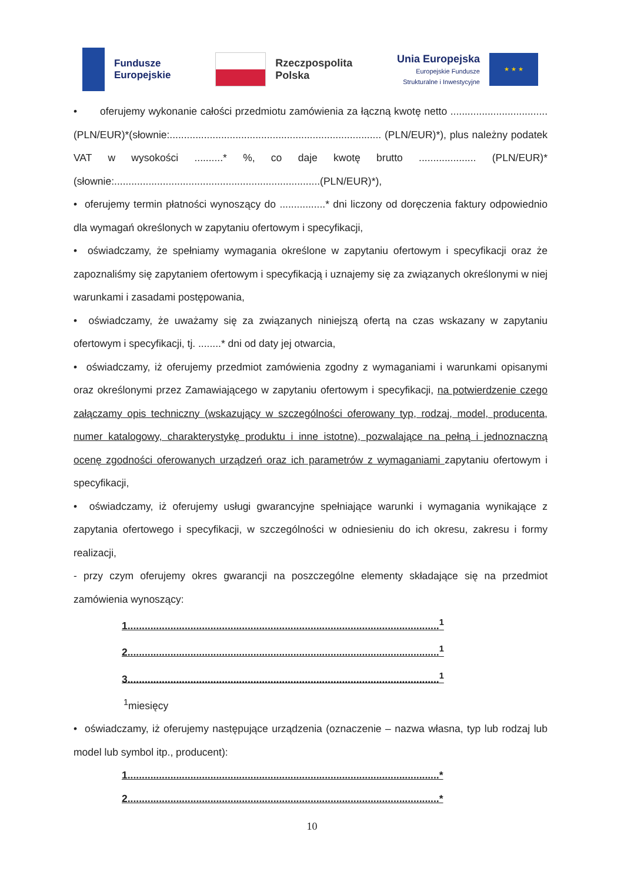Fundusze
Europejskie
Rzeczpospolita
Polska
Unia Europejska
Europejskie Fundusze
Strukturalne i Inwestycyjne
★ ★ ★
• oferujemy wykonanie całości przedmiotu zamówienia za łączną kwotę netto ..................................(PLN/EUR)*(słownie:.......................................................................... (PLN/EUR)*), plus należny podatek VAT w wysokości ..........* %, co daje kwotę brutto .................... (PLN/EUR)*(słownie:........................................................................(PLN/EUR)*),
• oferujemy termin płatności wynoszący do ................* dni liczony od doręczenia faktury odpowiednio dla wymagań określonych w zapytaniu ofertowym i specyfikacji,
• oświadczamy, że spełniamy wymagania określone w zapytaniu ofertowym i specyfikacji oraz że zapoznaliśmy się zapytaniem ofertowym i specyfikacją i uznajemy się za związanych określonymi w niej warunkami i zasadami postępowania,
• oświadczamy, że uważamy się za związanych niniejszą ofertą na czas wskazany w zapytaniu ofertowym i specyfikacji, tj. ........* dni od daty jej otwarcia,
• oświadczamy, iż oferujemy przedmiot zamówienia zgodny z wymaganiami i warunkami opisanymi oraz określonymi przez Zamawiającego w zapytaniu ofertowym i specyfikacji, na potwierdzenie czego załączamy opis techniczny (wskazujący w szczególności oferowany typ, rodzaj, model, producenta, numer katalogowy, charakterystykę produktu i inne istotne), pozwalające na pełną i jednoznaczną ocenę zgodności oferowanych urządzeń oraz ich parametrów z wymaganiami zapytaniu ofertowym i specyfikacji,
• oświadczamy, iż oferujemy usługi gwarancyjne spełniające warunki i wymagania wynikające z zapytania ofertowego i specyfikacji, w szczególności w odniesieniu do ich okresu, zakresu i formy realizacji,
- przy czym oferujemy okres gwarancji na poszczególne elementy składające się na przedmiot zamówienia wynoszący:
1.............................................................................................................<sup>1</sup>
2.............................................................................................................<sup>1</sup>
3.............................................................................................................<sup>1</sup>
<sup>1</sup> miesięcy
• oświadczamy, iż oferujemy następujące urządzenia (oznaczenie – nazwa własna, typ lub rodzaj lub model lub symbol itp., producent):
1.............................................................................................................*
2.............................................................................................................*
10